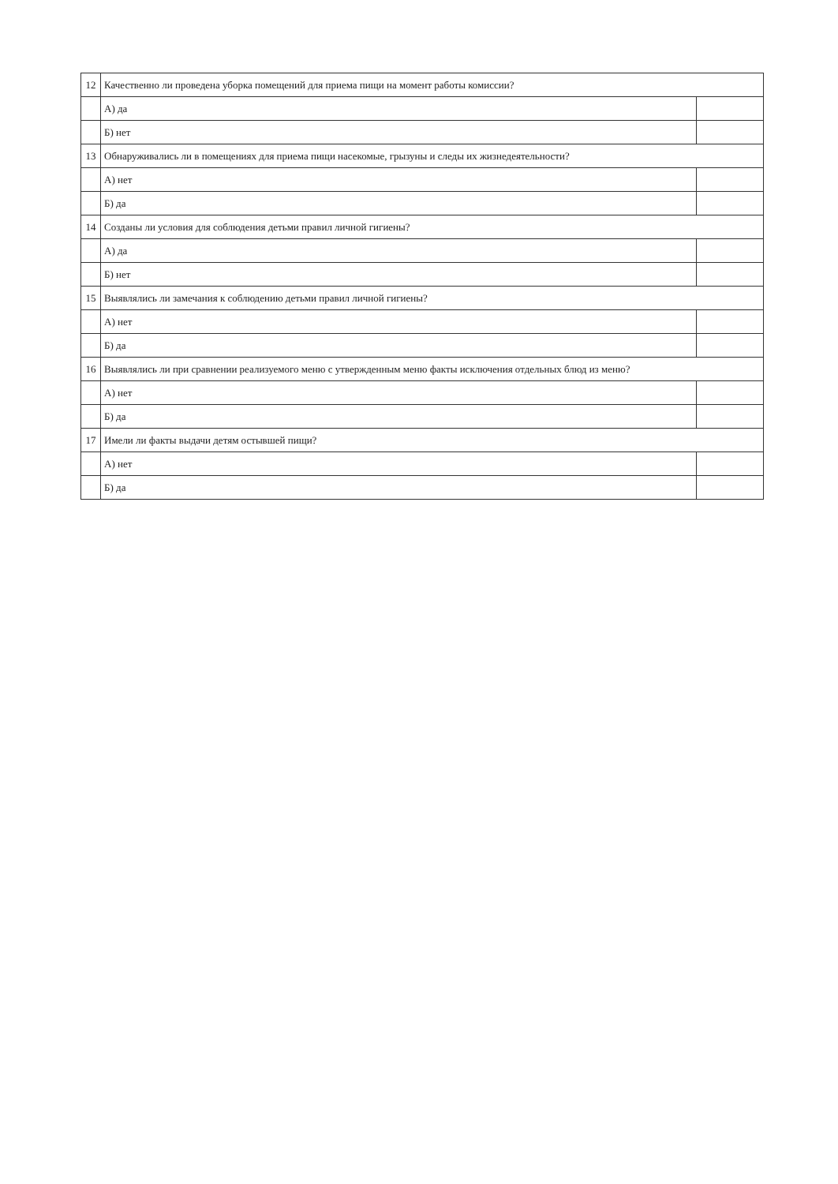| 12 | Качественно ли проведена уборка помещений для приема пищи на момент работы комиссии? | |
| | А) да | |
| | Б) нет | |
| 13 | Обнаруживались ли в помещениях для приема пищи насекомые, грызуны и следы их жизнедеятельности? | |
| | А) нет | |
| | Б) да | |
| 14 | Созданы ли условия для соблюдения детьми правил личной гигиены? | |
| | А) да | |
| | Б) нет | |
| 15 | Выявлялись ли замечания к соблюдению детьми правил личной гигиены? | |
| | А) нет | |
| | Б) да | |
| 16 | Выявлялись ли при сравнении реализуемого меню с утвержденным меню факты исключения отдельных блюд из меню? | |
| | А) нет | |
| | Б) да | |
| 17 | Имели ли факты выдачи детям остывшей пищи? | |
| | А) нет | |
| | Б) да | |